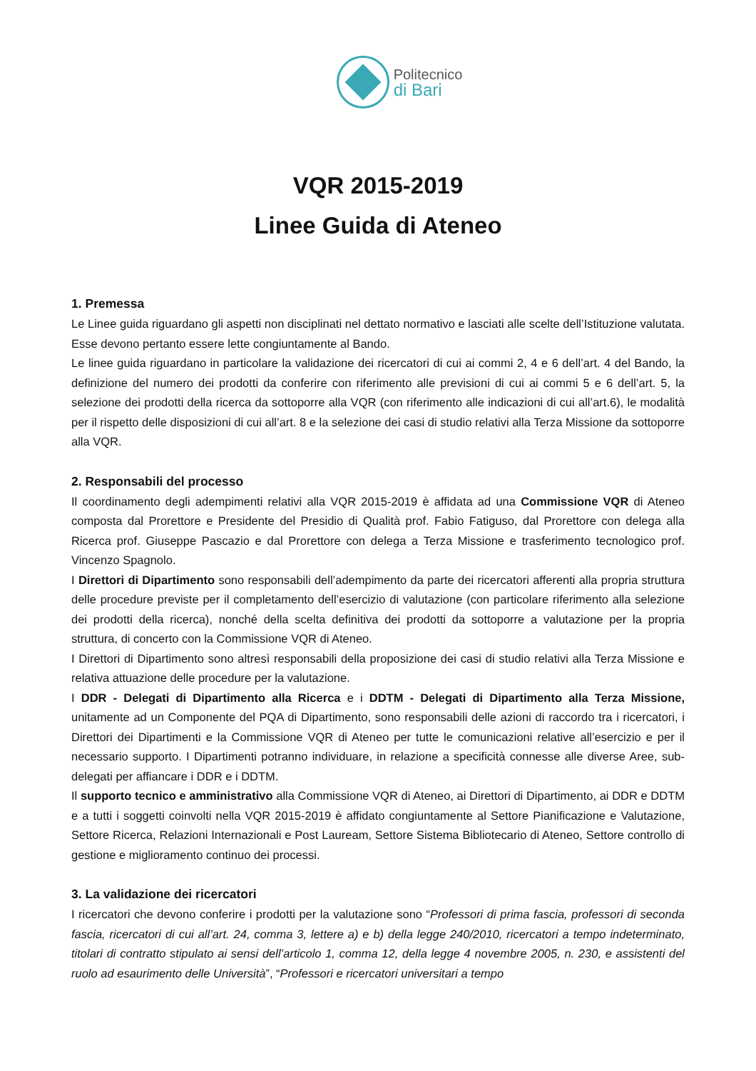Politecnico
di Bari
VQR 2015-2019
Linee Guida di Ateneo
1. Premessa
Le Linee guida riguardano gli aspetti non disciplinati nel dettato normativo e lasciati alle scelte dell’Istituzione valutata. Esse devono pertanto essere lette congiuntamente al Bando.
Le linee guida riguardano in particolare la validazione dei ricercatori di cui ai commi 2, 4 e 6 dell’art. 4 del Bando, la definizione del numero dei prodotti da conferire con riferimento alle previsioni di cui ai commi 5 e 6 dell’art. 5, la selezione dei prodotti della ricerca da sottoporre alla VQR (con riferimento alle indicazioni di cui all’art.6), le modalità per il rispetto delle disposizioni di cui all’art. 8 e la selezione dei casi di studio relativi alla Terza Missione da sottoporre alla VQR.
2. Responsabili del processo
Il coordinamento degli adempimenti relativi alla VQR 2015-2019 è affidata ad una Commissione VQR di Ateneo composta dal Prorettore e Presidente del Presidio di Qualità prof. Fabio Fatiguso, dal Prorettore con delega alla Ricerca prof. Giuseppe Pascazio e dal Prorettore con delega a Terza Missione e trasferimento tecnologico prof. Vincenzo Spagnolo.
I Direttori di Dipartimento sono responsabili dell’adempimento da parte dei ricercatori afferenti alla propria struttura delle procedure previste per il completamento dell’esercizio di valutazione (con particolare riferimento alla selezione dei prodotti della ricerca), nonché della scelta definitiva dei prodotti da sottoporre a valutazione per la propria struttura, di concerto con la Commissione VQR di Ateneo.
I Direttori di Dipartimento sono altresì responsabili della proposizione dei casi di studio relativi alla Terza Missione e relativa attuazione delle procedure per la valutazione.
I DDR - Delegati di Dipartimento alla Ricerca e i DDTM - Delegati di Dipartimento alla Terza Missione, unitamente ad un Componente del PQA di Dipartimento, sono responsabili delle azioni di raccordo tra i ricercatori, i Direttori dei Dipartimenti e la Commissione VQR di Ateneo per tutte le comunicazioni relative all’esercizio e per il necessario supporto. I Dipartimenti potranno individuare, in relazione a specificità connesse alle diverse Aree, sub-delegati per affiancare i DDR e i DDTM.
Il supporto tecnico e amministrativo alla Commissione VQR di Ateneo, ai Direttori di Dipartimento, ai DDR e DDTM e a tutti i soggetti coinvolti nella VQR 2015-2019 è affidato congiuntamente al Settore Pianificazione e Valutazione, Settore Ricerca, Relazioni Internazionali e Post Lauream, Settore Sistema Bibliotecario di Ateneo, Settore controllo di gestione e miglioramento continuo dei processi.
3. La validazione dei ricercatori
I ricercatori che devono conferire i prodotti per la valutazione sono “Professori di prima fascia, professori di seconda fascia, ricercatori di cui all’art. 24, comma 3, lettere a) e b) della legge 240/2010, ricercatori a tempo indeterminato, titolari di contratto stipulato ai sensi dell’articolo 1, comma 12, della legge 4 novembre 2005, n. 230, e assistenti del ruolo ad esaurimento delle Università”, “Professori e ricercatori universitari a tempo